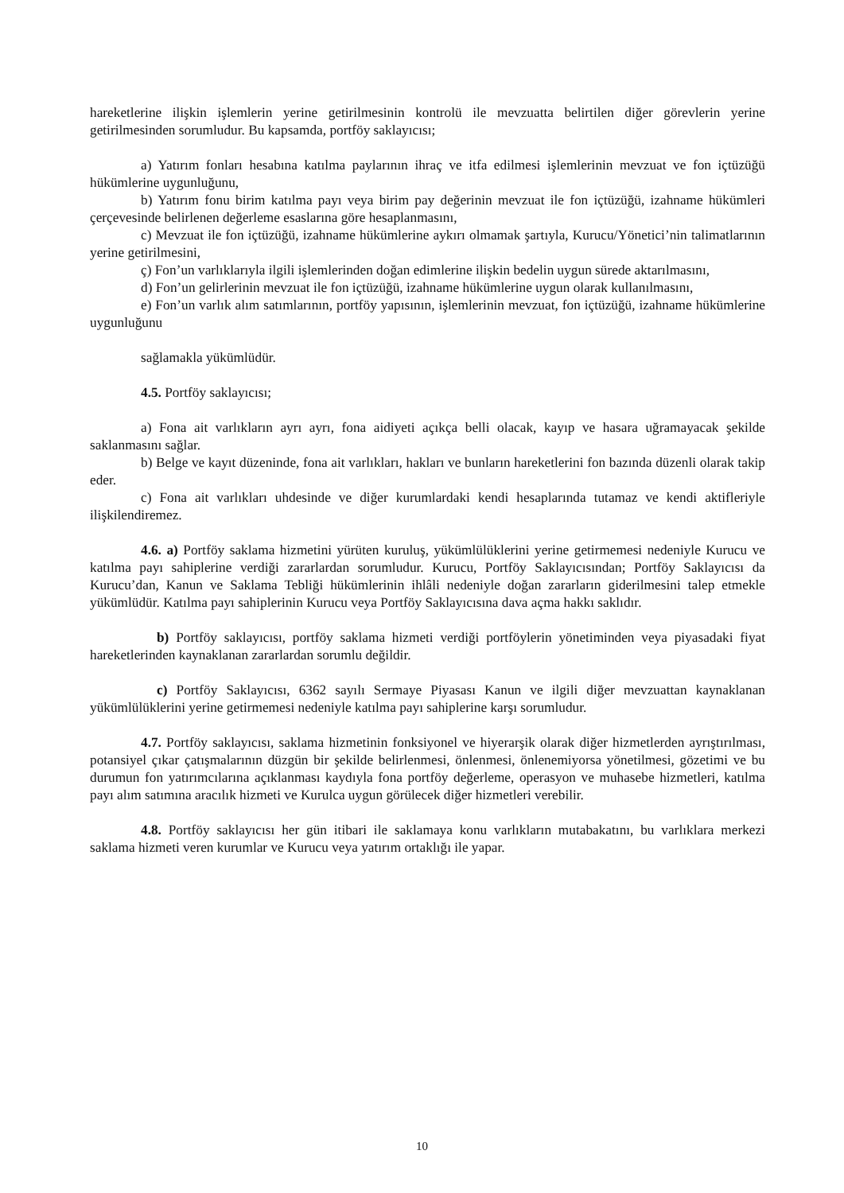hareketlerine ilişkin işlemlerin yerine getirilmesinin kontrolü ile mevzuatta belirtilen diğer görevlerin yerine getirilmesinden sorumludur. Bu kapsamda, portföy saklayıcısı;
a) Yatırım fonları hesabına katılma paylarının ihraç ve itfa edilmesi işlemlerinin mevzuat ve fon içtüzüğü hükümlerine uygunluğunu,
b) Yatırım fonu birim katılma payı veya birim pay değerinin mevzuat ile fon içtüzüğü, izahname hükümleri çerçevesinde belirlenen değerleme esaslarına göre hesaplanmasını,
c) Mevzuat ile fon içtüzüğü, izahname hükümlerine aykırı olmamak şartıyla, Kurucu/Yönetici’nin talimatlarının yerine getirilmesini,
ç) Fon’un varlıklarıyla ilgili işlemlerinden doğan edimlerine ilişkin bedelin uygun sürede aktarılmasını,
d) Fon’un gelirlerinin mevzuat ile fon içtüzüğü, izahname hükümlerine uygun olarak kullanılmasını,
e) Fon’un varlık alım satımlarının, portföy yapısının, işlemlerinin mevzuat, fon içtüzüğü, izahname hükümlerine uygunluğunu
sağlamakla yükümlüdür.
4.5. Portföy saklayıcısı;
a) Fona ait varlıkların ayrı ayrı, fona aidiyeti açıkça belli olacak, kayıp ve hasara uğramayacak şekilde saklanmasını sağlar.
b) Belge ve kayıt düzeninde, fona ait varlıkları, hakları ve bunların hareketlerini fon bazında düzenli olarak takip eder.
c) Fona ait varlıkları uhdesinde ve diğer kurumlardaki kendi hesaplarında tutamaz ve kendi aktifleriyle ilişkilendiremez.
4.6. a) Portföy saklama hizmetini yürüten kuruluş, yükümlülüklerini yerine getirmemesi nedeniyle Kurucu ve katılma payı sahiplerine verdiği zararlardan sorumludur. Kurucu, Portföy Saklayıcısından; Portföy Saklayıcısı da Kurucu’dan, Kanun ve Saklama Tebliği hükümlerinin ihlâli nedeniyle doğan zararların giderilmesini talep etmekle yükümlüdür. Katılma payı sahiplerinin Kurucu veya Portföy Saklayıcısına dava açma hakkı saklıdır.
b) Portföy saklayıcısı, portföy saklama hizmeti verdiği portföylerin yönetiminden veya piyasadaki fiyat hareketlerinden kaynaklanan zararlardan sorumlu değildir.
c) Portföy Saklayıcısı, 6362 sayılı Sermaye Piyasası Kanun ve ilgili diğer mevzuattan kaynaklanan yükümlülüklerini yerine getirmemesi nedeniyle katılma payı sahiplerine karşı sorumludur.
4.7. Portföy saklayıcısı, saklama hizmetinin fonksiyonel ve hiyerarşik olarak diğer hizmetlerden ayrıştırılması, potansiyel çıkar çatışmalarının düzgün bir şekilde belirlenmesi, önlenmesi, önlenemiyorsa yönetilmesi, gözetimi ve bu durumun fon yatırımcılarına açıklanması kaydıyla fona portföy değerleme, operasyon ve muhasebe hizmetleri, katılma payı alım satımına aracılık hizmeti ve Kurulca uygun görülecek diğer hizmetleri verebilir.
4.8. Portföy saklayıcısı her gün itibari ile saklamaya konu varlıkların mutabakatını, bu varlıklara merkezi saklama hizmeti veren kurumlar ve Kurucu veya yatırım ortaklığı ile yapar.
10